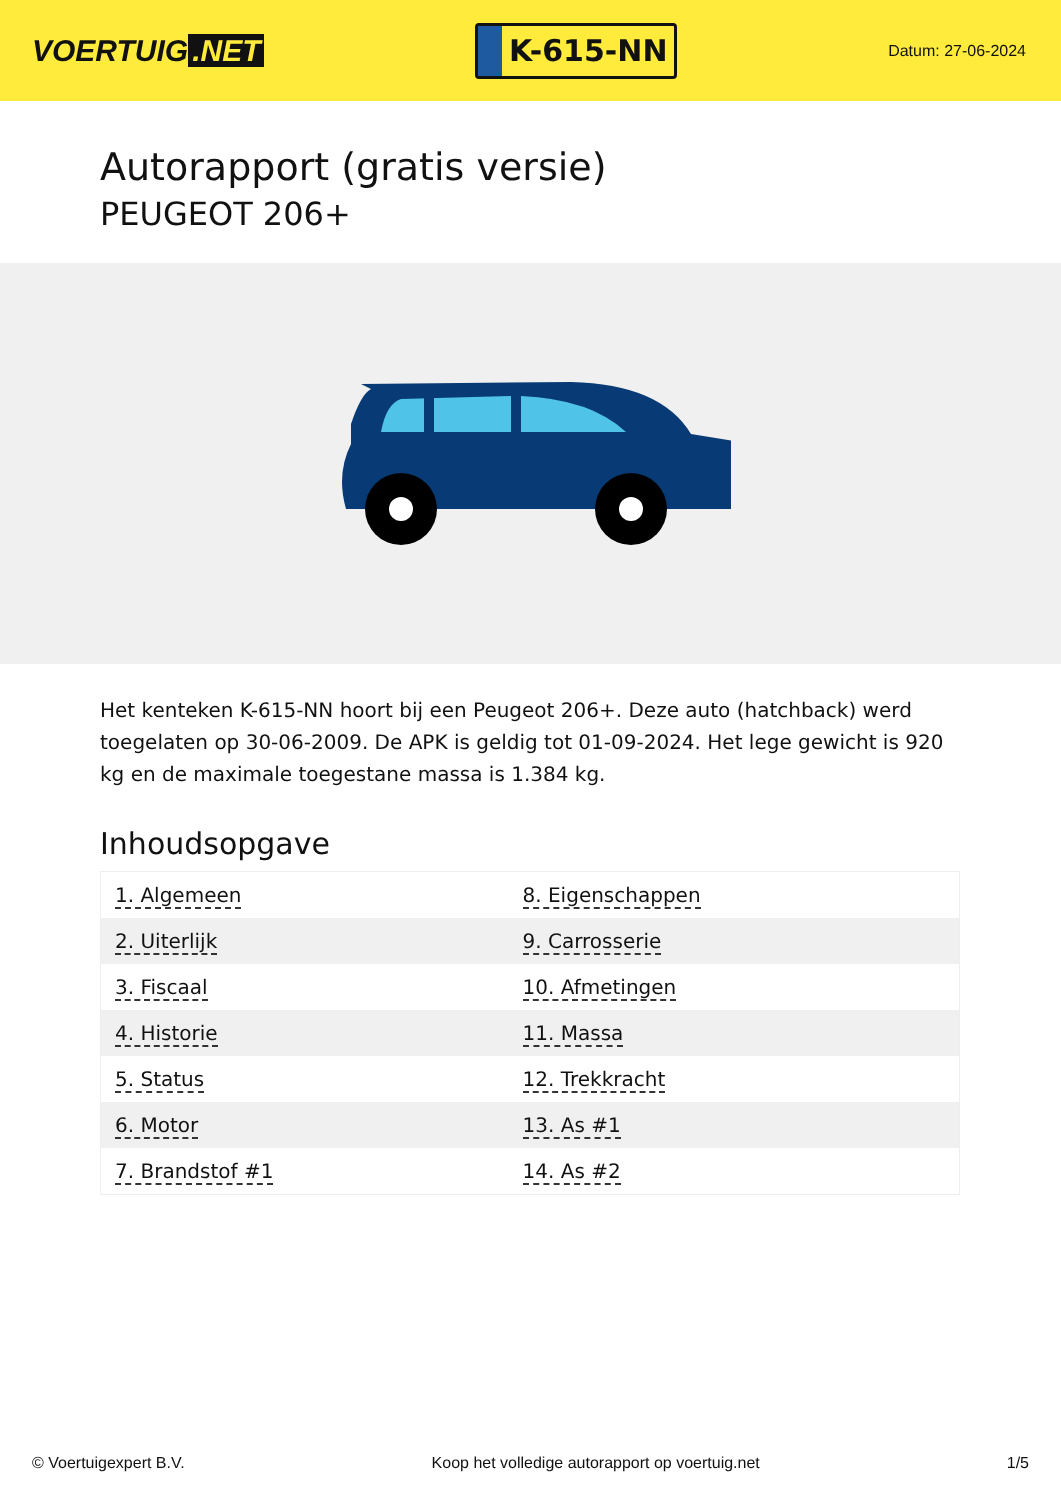VOERTUIG.NET
K-615-NN
Datum: 27-06-2024
Autorapport (gratis versie)
PEUGEOT 206+
Het kenteken K-615-NN hoort bij een Peugeot 206+. Deze auto (hatchback) werd toegelaten op 30-06-2009. De APK is geldig tot 01-09-2024. Het lege gewicht is 920 kg en de maximale toegestane massa is 1.384 kg.
Inhoudsopgave
| 1. Algemeen | 8. Eigenschappen |
| 2. Uiterlijk | 9. Carrosserie |
| 3. Fiscaal | 10. Afmetingen |
| 4. Historie | 11. Massa |
| 5. Status | 12. Trekkracht |
| 6. Motor | 13. As #1 |
| 7. Brandstof #1 | 14. As #2 |
© Voertuigexpert B.V. Koop het volledige autorapport op voertuig.net 1/5